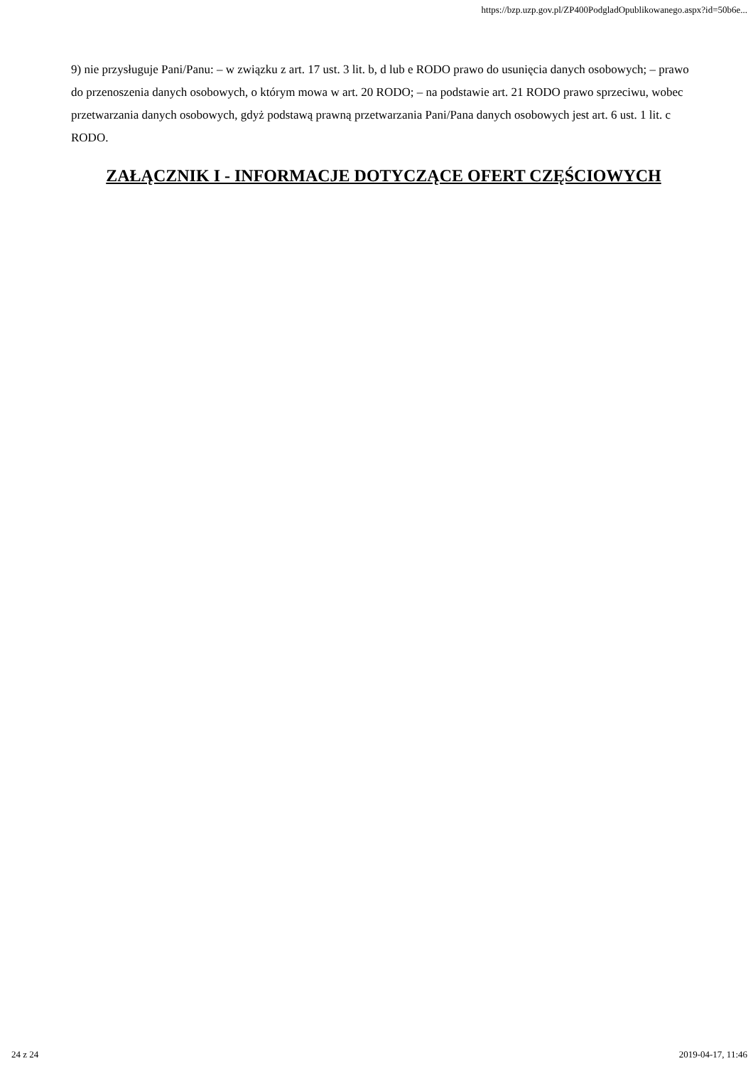https://bzp.uzp.gov.pl/ZP400PodgladOpublikowanego.aspx?id=50b6e...
9) nie przysługuje Pani/Panu: – w związku z art. 17 ust. 3 lit. b, d lub e RODO prawo do usunięcia danych osobowych; – prawo do przenoszenia danych osobowych, o którym mowa w art. 20 RODO; – na podstawie art. 21 RODO prawo sprzeciwu, wobec przetwarzania danych osobowych, gdyż podstawą prawną przetwarzania Pani/Pana danych osobowych jest art. 6 ust. 1 lit. c RODO.
ZAŁĄCZNIK I - INFORMACJE DOTYCZĄCE OFERT CZĘŚCIOWYCH
24 z 24 2019-04-17, 11:46